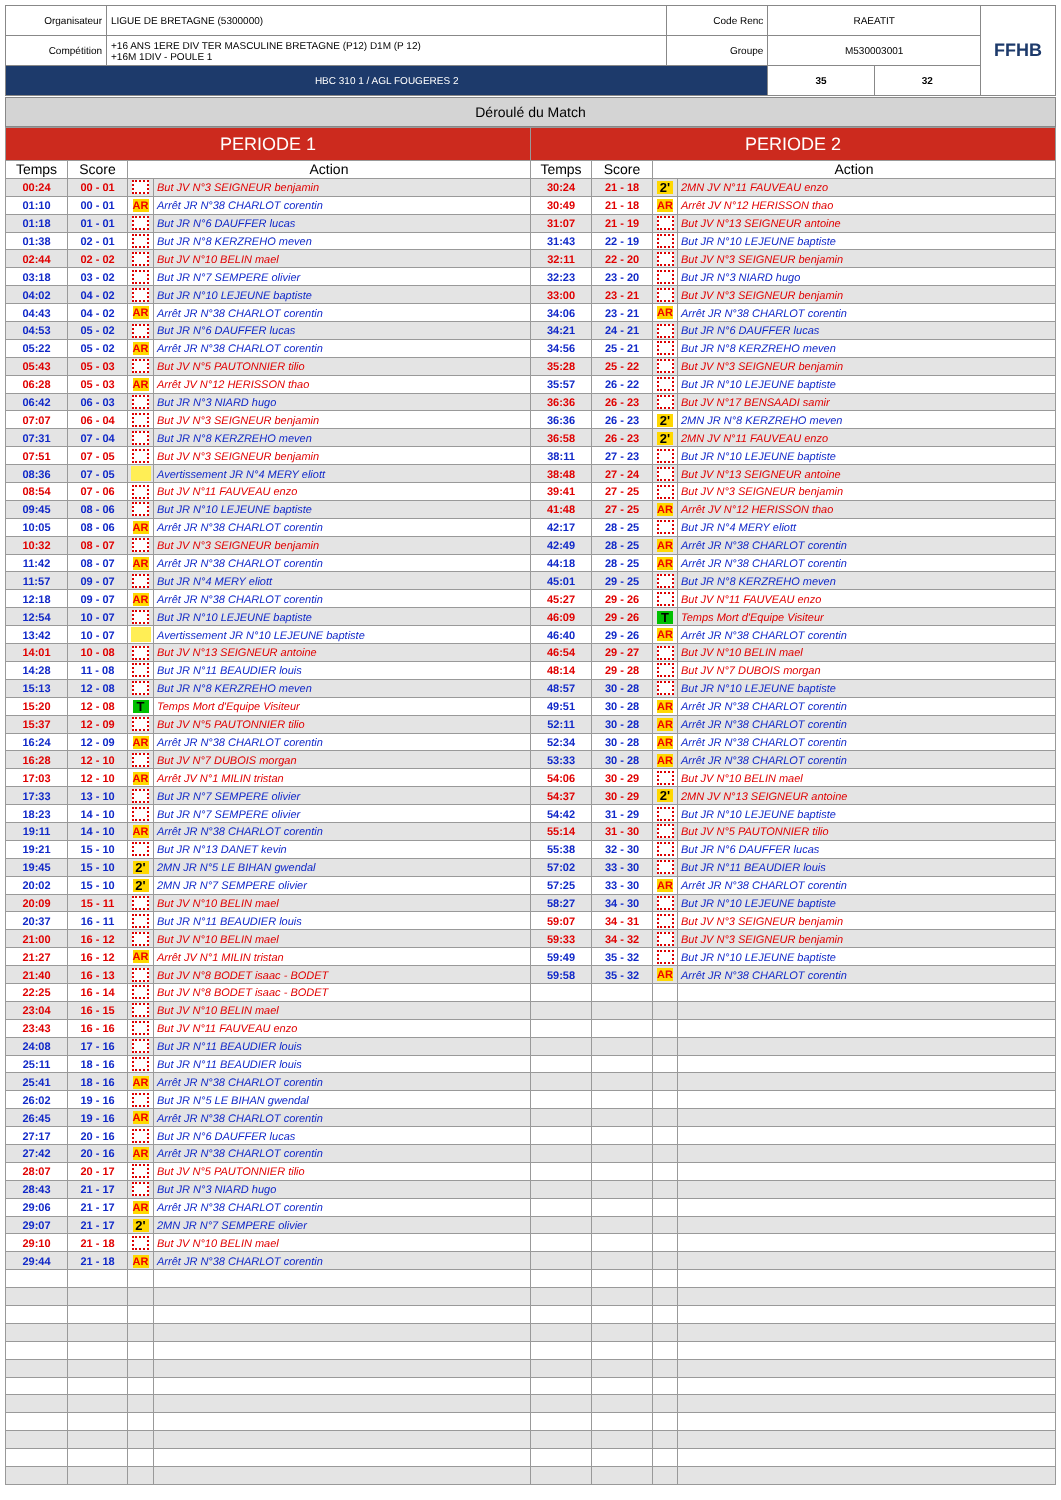| Organisateur | LIGUE DE BRETAGNE (5300000) | Code Renc | RAEATIT | | FFHB |
| Compétition | +16 ANS 1ERE DIV TER MASCULINE BRETAGNE (P12) D1M (P 12) +16M 1DIV - POULE 1 | Groupe | M530003001 | | |
| HBC 310 1 / AGL FOUGERES 2 | | | 35 | 32 | |
Déroulé du Match
| PERIODE 1 | | | | PERIODE 2 | | | |
| --- | --- | --- | --- | --- | --- | --- | --- |
| Temps | Score | Action | | Temps | Score | Action | |
| 00:24 | 00 - 01 | | But JV N°3 SEIGNEUR benjamin | 30:24 | 21 - 18 | 2' | 2MN JV N°11 FAUVEAU enzo |
| 01:10 | 00 - 01 | AR | Arrêt JR N°38 CHARLOT corentin | 30:49 | 21 - 18 | AR | Arrêt JV N°12 HERISSON thao |
| 01:18 | 01 - 01 | | But JR N°6 DAUFFER lucas | 31:07 | 21 - 19 | | But JV N°13 SEIGNEUR antoine |
| 01:38 | 02 - 01 | | But JR N°8 KERZREHO meven | 31:43 | 22 - 19 | | But JR N°10 LEJEUNE baptiste |
| 02:44 | 02 - 02 | | But JV N°10 BELIN mael | 32:11 | 22 - 20 | | But JV N°3 SEIGNEUR benjamin |
| 03:18 | 03 - 02 | | But JR N°7 SEMPERE olivier | 32:23 | 23 - 20 | | But JR N°3 NIARD hugo |
| 04:02 | 04 - 02 | | But JR N°10 LEJEUNE baptiste | 33:00 | 23 - 21 | | But JV N°3 SEIGNEUR benjamin |
| 04:43 | 04 - 02 | AR | Arrêt JR N°38 CHARLOT corentin | 34:06 | 23 - 21 | AR | Arrêt JR N°38 CHARLOT corentin |
| 04:53 | 05 - 02 | | But JR N°6 DAUFFER lucas | 34:21 | 24 - 21 | | But JR N°6 DAUFFER lucas |
| 05:22 | 05 - 02 | AR | Arrêt JR N°38 CHARLOT corentin | 34:56 | 25 - 21 | | But JR N°8 KERZREHO meven |
| 05:43 | 05 - 03 | | But JV N°5 PAUTONNIER tilio | 35:28 | 25 - 22 | | But JV N°3 SEIGNEUR benjamin |
| 06:28 | 05 - 03 | AR | Arrêt JV N°12 HERISSON thao | 35:57 | 26 - 22 | | But JR N°10 LEJEUNE baptiste |
| 06:42 | 06 - 03 | | But JR N°3 NIARD hugo | 36:36 | 26 - 23 | | But JV N°17 BENSAADI samir |
| 07:07 | 06 - 04 | | But JV N°3 SEIGNEUR benjamin | 36:36 | 26 - 23 | 2' | 2MN JR N°8 KERZREHO meven |
| 07:31 | 07 - 04 | | But JR N°8 KERZREHO meven | 36:58 | 26 - 23 | 2' | 2MN JV N°11 FAUVEAU enzo |
| 07:51 | 07 - 05 | | But JV N°3 SEIGNEUR benjamin | 38:11 | 27 - 23 | | But JR N°10 LEJEUNE baptiste |
| 08:36 | 07 - 05 | | Avertissement JR N°4 MERY eliott | 38:48 | 27 - 24 | | But JV N°13 SEIGNEUR antoine |
| 08:54 | 07 - 06 | | But JV N°11 FAUVEAU enzo | 39:41 | 27 - 25 | | But JV N°3 SEIGNEUR benjamin |
| 09:45 | 08 - 06 | | But JR N°10 LEJEUNE baptiste | 41:48 | 27 - 25 | AR | Arrêt JV N°12 HERISSON thao |
| 10:05 | 08 - 06 | AR | Arrêt JR N°38 CHARLOT corentin | 42:17 | 28 - 25 | | But JR N°4 MERY eliott |
| 10:32 | 08 - 07 | | But JV N°3 SEIGNEUR benjamin | 42:49 | 28 - 25 | AR | Arrêt JR N°38 CHARLOT corentin |
| 11:42 | 08 - 07 | AR | Arrêt JR N°38 CHARLOT corentin | 44:18 | 28 - 25 | AR | Arrêt JR N°38 CHARLOT corentin |
| 11:57 | 09 - 07 | | But JR N°4 MERY eliott | 45:01 | 29 - 25 | | But JR N°8 KERZREHO meven |
| 12:18 | 09 - 07 | AR | Arrêt JR N°38 CHARLOT corentin | 45:27 | 29 - 26 | | But JV N°11 FAUVEAU enzo |
| 12:54 | 10 - 07 | | But JR N°10 LEJEUNE baptiste | 46:09 | 29 - 26 | T | Temps Mort d'Equipe Visiteur |
| 13:42 | 10 - 07 | | Avertissement JR N°10 LEJEUNE baptiste | 46:40 | 29 - 26 | AR | Arrêt JR N°38 CHARLOT corentin |
| 14:01 | 10 - 08 | | But JV N°13 SEIGNEUR antoine | 46:54 | 29 - 27 | | But JV N°10 BELIN mael |
| 14:28 | 11 - 08 | | But JR N°11 BEAUDIER louis | 48:14 | 29 - 28 | | But JV N°7 DUBOIS morgan |
| 15:13 | 12 - 08 | | But JR N°8 KERZREHO meven | 48:57 | 30 - 28 | | But JR N°10 LEJEUNE baptiste |
| 15:20 | 12 - 08 | T | Temps Mort d'Equipe Visiteur | 49:51 | 30 - 28 | AR | Arrêt JR N°38 CHARLOT corentin |
| 15:37 | 12 - 09 | | But JV N°5 PAUTONNIER tilio | 52:11 | 30 - 28 | AR | Arrêt JR N°38 CHARLOT corentin |
| 16:24 | 12 - 09 | AR | Arrêt JR N°38 CHARLOT corentin | 52:34 | 30 - 28 | AR | Arrêt JR N°38 CHARLOT corentin |
| 16:28 | 12 - 10 | | But JV N°7 DUBOIS morgan | 53:33 | 30 - 28 | AR | Arrêt JR N°38 CHARLOT corentin |
| 17:03 | 12 - 10 | AR | Arrêt JV N°1 MILIN tristan | 54:06 | 30 - 29 | | But JV N°10 BELIN mael |
| 17:33 | 13 - 10 | | But JR N°7 SEMPERE olivier | 54:37 | 30 - 29 | 2' | 2MN JV N°13 SEIGNEUR antoine |
| 18:23 | 14 - 10 | | But JR N°7 SEMPERE olivier | 54:42 | 31 - 29 | | But JR N°10 LEJEUNE baptiste |
| 19:11 | 14 - 10 | AR | Arrêt JR N°38 CHARLOT corentin | 55:14 | 31 - 30 | | But JV N°5 PAUTONNIER tilio |
| 19:21 | 15 - 10 | | But JR N°13 DANET kevin | 55:38 | 32 - 30 | | But JR N°6 DAUFFER lucas |
| 19:45 | 15 - 10 | 2' | 2MN JR N°5 LE BIHAN gwendal | 57:02 | 33 - 30 | | But JR N°11 BEAUDIER louis |
| 20:02 | 15 - 10 | 2' | 2MN JR N°7 SEMPERE olivier | 57:25 | 33 - 30 | AR | Arrêt JR N°38 CHARLOT corentin |
| 20:09 | 15 - 11 | | But JV N°10 BELIN mael | 58:27 | 34 - 30 | | But JR N°10 LEJEUNE baptiste |
| 20:37 | 16 - 11 | | But JR N°11 BEAUDIER louis | 59:07 | 34 - 31 | | But JV N°3 SEIGNEUR benjamin |
| 21:00 | 16 - 12 | | But JV N°10 BELIN mael | 59:33 | 34 - 32 | | But JV N°3 SEIGNEUR benjamin |
| 21:27 | 16 - 12 | AR | Arrêt JV N°1 MILIN tristan | 59:49 | 35 - 32 | | But JR N°10 LEJEUNE baptiste |
| 21:40 | 16 - 13 | | But JV N°8 BODET isaac - BODET | 59:58 | 35 - 32 | AR | Arrêt JR N°38 CHARLOT corentin |
| 22:25 | 16 - 14 | | But JV N°8 BODET isaac - BODET | | | | |
| 23:04 | 16 - 15 | | But JV N°10 BELIN mael | | | | |
| 23:43 | 16 - 16 | | But JV N°11 FAUVEAU enzo | | | | |
| 24:08 | 17 - 16 | | But JR N°11 BEAUDIER louis | | | | |
| 25:11 | 18 - 16 | | But JR N°11 BEAUDIER louis | | | | |
| 25:41 | 18 - 16 | AR | Arrêt JR N°38 CHARLOT corentin | | | | |
| 26:02 | 19 - 16 | | But JR N°5 LE BIHAN gwendal | | | | |
| 26:45 | 19 - 16 | AR | Arrêt JR N°38 CHARLOT corentin | | | | |
| 27:17 | 20 - 16 | | But JR N°6 DAUFFER lucas | | | | |
| 27:42 | 20 - 16 | AR | Arrêt JR N°38 CHARLOT corentin | | | | |
| 28:07 | 20 - 17 | | But JV N°5 PAUTONNIER tilio | | | | |
| 28:43 | 21 - 17 | | But JR N°3 NIARD hugo | | | | |
| 29:06 | 21 - 17 | AR | Arrêt JR N°38 CHARLOT corentin | | | | |
| 29:07 | 21 - 17 | 2' | 2MN JR N°7 SEMPERE olivier | | | | |
| 29:10 | 21 - 18 | | But JV N°10 BELIN mael | | | | |
| 29:44 | 21 - 18 | AR | Arrêt JR N°38 CHARLOT corentin | | | | |